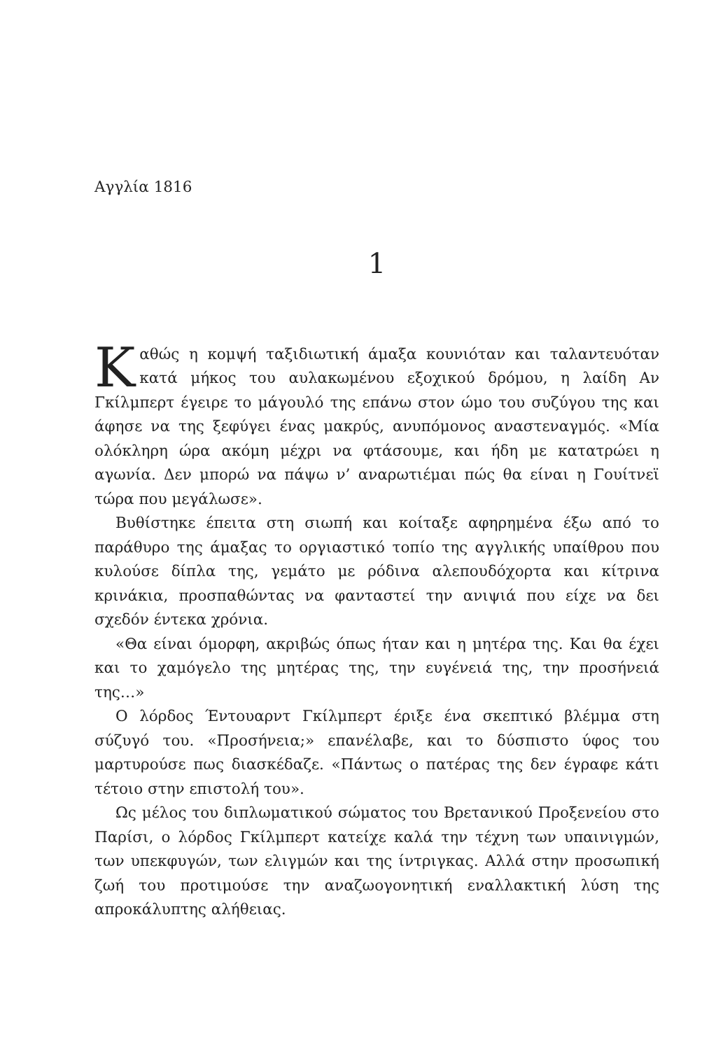Αγγλία 1816
1
Καθώς η κομψή ταξιδιωτική άμαξα κουνιόταν και ταλαντευόταν κατά μήκος του αυλακωμένου εξοχικού δρόμου, η λαίδη Αν Γκίλμπερτ έγειρε το μάγουλό της επάνω στον ώμο του συζύγου της και άφησε να της ξεφύγει ένας μακρύς, ανυπόμονος αναστεναγμός. «Μία ολόκληρη ώρα ακόμη μέχρι να φτάσουμε, και ήδη με κατατρώει η αγωνία. Δεν μπορώ να πάψω ν’ αναρωτιέμαι πώς θα είναι η Γουίτνεϊ τώρα που μεγάλωσε».
Βυθίστηκε έπειτα στη σιωπή και κοίταξε αφηρημένα έξω από το παράθυρο της άμαξας το οργιαστικό τοπίο της αγγλικής υπαίθρου που κυλούσε δίπλα της, γεμάτο με ρόδινα αλεπουδόχορτα και κίτρινα κρινάκια, προσπαθώντας να φανταστεί την ανιψιά που είχε να δει σχεδόν έντεκα χρόνια.
«Θα είναι όμορφη, ακριβώς όπως ήταν και η μητέρα της. Και θα έχει και το χαμόγελο της μητέρας της, την ευγένειά της, την προσήνειά της…»
Ο λόρδος Έντουαρντ Γκίλμπερτ έριξε ένα σκεπτικό βλέμμα στη σύζυγό του. «Προσήνεια;» επανέλαβε, και το δύσπιστο ύφος του μαρτυρούσε πως διασκέδαζε. «Πάντως ο πατέρας της δεν έγραφε κάτι τέτοιο στην επιστολή του».
Ως μέλος του διπλωματικού σώματος του Βρετανικού Προξενείου στο Παρίσι, ο λόρδος Γκίλμπερτ κατείχε καλά την τέχνη των υπαινιγμών, των υπεκφυγών, των ελιγμών και της ίντριγκας. Αλλά στην προσωπική ζωή του προτιμούσε την αναζωογονητική εναλλακτική λύση της απροκάλυπτης αλήθειας.